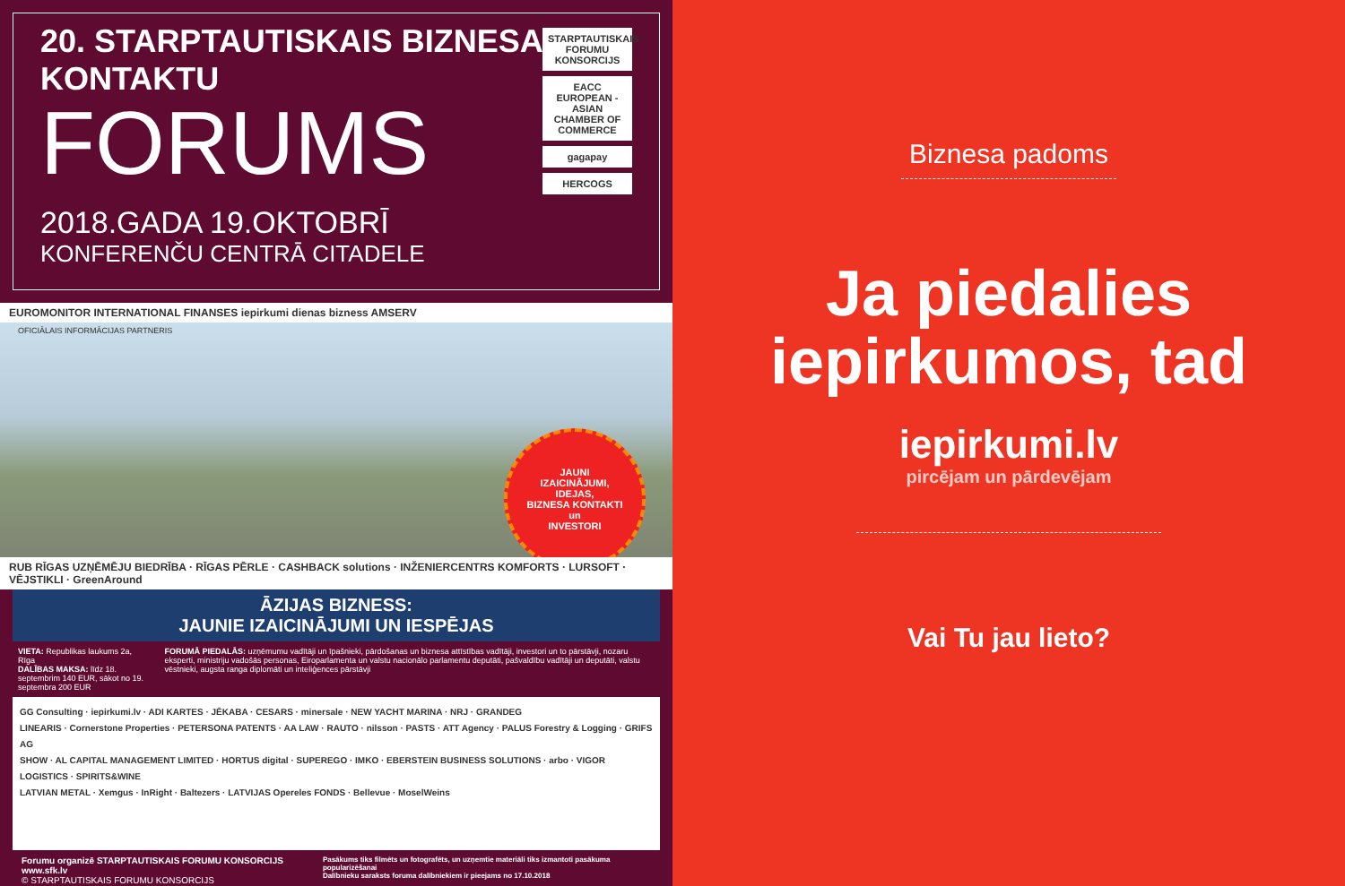20. STARPTAUTISKAIS BIZNESA KONTAKTU
FORUMS
2018.GADA 19.OKTOBRĪ
KONFERENČU CENTRĀ CITADELE
STARPTAUTISKAIS FORUMU KONSORCIJS
EACC EUROPEAN - ASIAN CHAMBER OF COMMERCE
gagapay
HERCOGS
EUROMONITOR INTERNATIONAL FINANSES iepirkumi dienas bizness AMSERV
OFICIĀLAIS INFORMĀCIJAS PARTNERIS
JAUNI
IZAICINĀJUMI,
IDEJAS,
BIZNESA KONTAKTI
un
INVESTORI
RUB RĪGAS UZŅĒMĒJU BIEDRĪBA · RĪGAS PĒRLE · CASHBACK solutions · INŽENIERCENTRS KOMFORTS · LURSOFT · VĒJSTIKLI · GreenAround
ĀZIJAS BIZNESS:
JAUNIE IZAICINĀJUMI UN IESPĒJAS
VIETA: Republikas laukums 2a, Rīga
DALĪBAS MAKSA: līdz 18. septembrim 140 EUR, sākot no 19. septembra 200 EUR
FORUMĀ PIEDALĀS: uzņēmumu vadītāji un īpašnieki, pārdošanas un biznesa attīstības vadītāji, investori un to pārstāvji, nozaru eksperti, ministriju vadošās personas, Eiroparlamenta un valstu nacionālo parlamentu deputāti, pašvaldību vadītāji un deputāti, valstu vēstnieki, augsta ranga diplomāti un inteliģences pārstāvji
GG Consulting · iepirkumi.lv · ADI KARTES · JĒKABA · CESARS · minersale · NEW YACHT MARINA · NRJ · GRANDEG
LINEARIS · Cornerstone Properties · PETERSONA PATENTS · AA LAW · RAUTO · nilsson · PASTS · ATT Agency · PALUS Forestry & Logging · GRIFS AG
SHOW · AL CAPITAL MANAGEMENT LIMITED · HORTUS digital · SUPEREGO · IMKO · EBERSTEIN BUSINESS SOLUTIONS · arbo · VIGOR LOGISTICS · SPIRITS&WINE
LATVIAN METAL · Xemgus · InRight · Baltezers · LATVIJAS Opereles FONDS · Bellevue · MoselWeins
Forumu organizē STARPTAUTISKAIS FORUMU KONSORCIJS www.sfk.lv
© STARPTAUTISKAIS FORUMU KONSORCIJS
Pasākums tiks filmēts un fotografēts, un uzņemtie materiāli tiks izmantoti pasākuma popularizēšanai
Dalībnieku saraksts foruma dalībniekiem ir pieejams no 17.10.2018
Biznesa padoms
Ja piedalies
iepirkumos, tad
iepirkumi.lv
pircējam un pārdevējam
Vai Tu jau lieto?